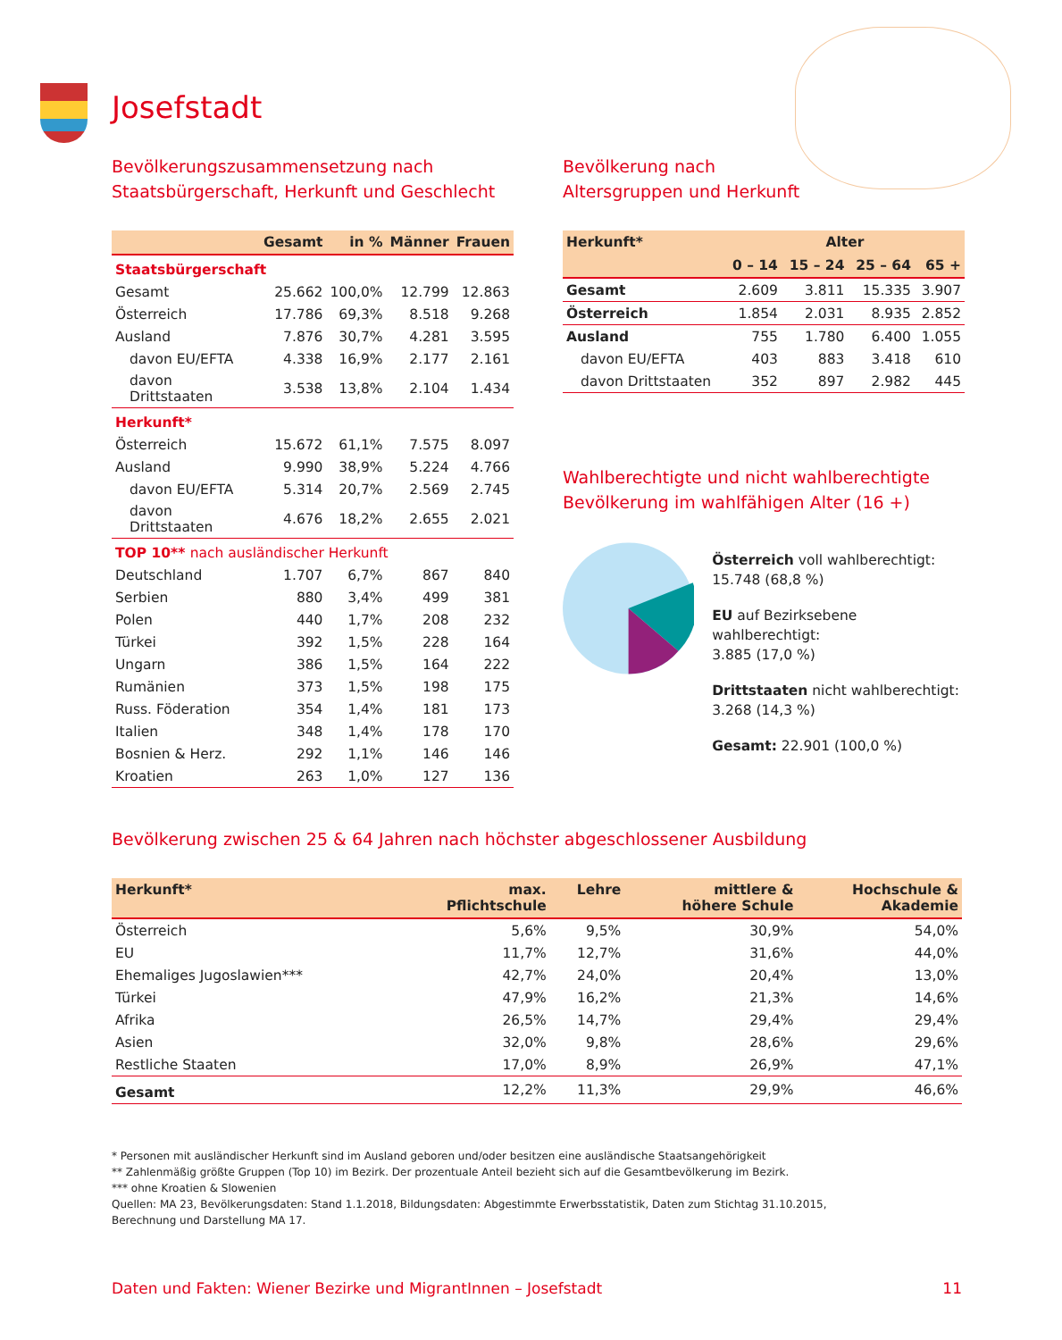Josefstadt
Bevölkerungszusammensetzung nach
Staatsbürgerschaft, Herkunft und Geschlecht
| | Gesamt | in % | Männer | Frauen |
| --- | --- | --- | --- | --- |
| Staatsbürgerschaft | | | | |
| Gesamt | 25.662 | 100,0% | 12.799 | 12.863 |
| Österreich | 17.786 | 69,3% | 8.518 | 9.268 |
| Ausland | 7.876 | 30,7% | 4.281 | 3.595 |
| davon EU/EFTA | 4.338 | 16,9% | 2.177 | 2.161 |
| davon Drittstaaten | 3.538 | 13,8% | 2.104 | 1.434 |
| Herkunft* | | | | |
| Österreich | 15.672 | 61,1% | 7.575 | 8.097 |
| Ausland | 9.990 | 38,9% | 5.224 | 4.766 |
| davon EU/EFTA | 5.314 | 20,7% | 2.569 | 2.745 |
| davon Drittstaaten | 4.676 | 18,2% | 2.655 | 2.021 |
| TOP 10** nach ausländischer Herkunft | | | | |
| Deutschland | 1.707 | 6,7% | 867 | 840 |
| Serbien | 880 | 3,4% | 499 | 381 |
| Polen | 440 | 1,7% | 208 | 232 |
| Türkei | 392 | 1,5% | 228 | 164 |
| Ungarn | 386 | 1,5% | 164 | 222 |
| Rumänien | 373 | 1,5% | 198 | 175 |
| Russ. Föderation | 354 | 1,4% | 181 | 173 |
| Italien | 348 | 1,4% | 178 | 170 |
| Bosnien & Herz. | 292 | 1,1% | 146 | 146 |
| Kroatien | 263 | 1,0% | 127 | 136 |
Bevölkerung nach
Altersgruppen und Herkunft
| Herkunft* | Alter | | | |
| --- | --- | --- | --- | --- |
| | 0 – 14 | 15 – 24 | 25 – 64 | 65 + |
| Gesamt | 2.609 | 3.811 | 15.335 | 3.907 |
| Österreich | 1.854 | 2.031 | 8.935 | 2.852 |
| Ausland | 755 | 1.780 | 6.400 | 1.055 |
| davon EU/EFTA | 403 | 883 | 3.418 | 610 |
| davon Drittstaaten | 352 | 897 | 2.982 | 445 |
Wahlberechtigte und nicht wahlberechtigte
Bevölkerung im wahlfähigen Alter (16 +)
Österreich voll wahlberechtigt:
15.748 (68,8 %)
EU auf Bezirksebene wahlberechtigt:
3.885 (17,0 %)
Drittstaaten nicht wahlberechtigt:
3.268 (14,3 %)
Gesamt: 22.901 (100,0 %)
Bevölkerung zwischen 25 & 64 Jahren nach höchster abgeschlossener Ausbildung
| Herkunft* | max. Pflichtschule | Lehre | mittlere & höhere Schule | Hochschule & Akademie |
| --- | --- | --- | --- | --- |
| Österreich | 5,6% | 9,5% | 30,9% | 54,0% |
| EU | 11,7% | 12,7% | 31,6% | 44,0% |
| Ehemaliges Jugoslawien*** | 42,7% | 24,0% | 20,4% | 13,0% |
| Türkei | 47,9% | 16,2% | 21,3% | 14,6% |
| Afrika | 26,5% | 14,7% | 29,4% | 29,4% |
| Asien | 32,0% | 9,8% | 28,6% | 29,6% |
| Restliche Staaten | 17,0% | 8,9% | 26,9% | 47,1% |
| Gesamt | 12,2% | 11,3% | 29,9% | 46,6% |
* Personen mit ausländischer Herkunft sind im Ausland geboren und/oder besitzen eine ausländische Staatsangehörigkeit
** Zahlenmäßig größte Gruppen (Top 10) im Bezirk. Der prozentuale Anteil bezieht sich auf die Gesamtbevölkerung im Bezirk.
*** ohne Kroatien & Slowenien
Quellen: MA 23, Bevölkerungsdaten: Stand 1.1.2018, Bildungsdaten: Abgestimmte Erwerbsstatistik, Daten zum Stichtag 31.10.2015,
Berechnung und Darstellung MA 17.
Daten und Fakten: Wiener Bezirke und MigrantInnen – Josefstadt 11